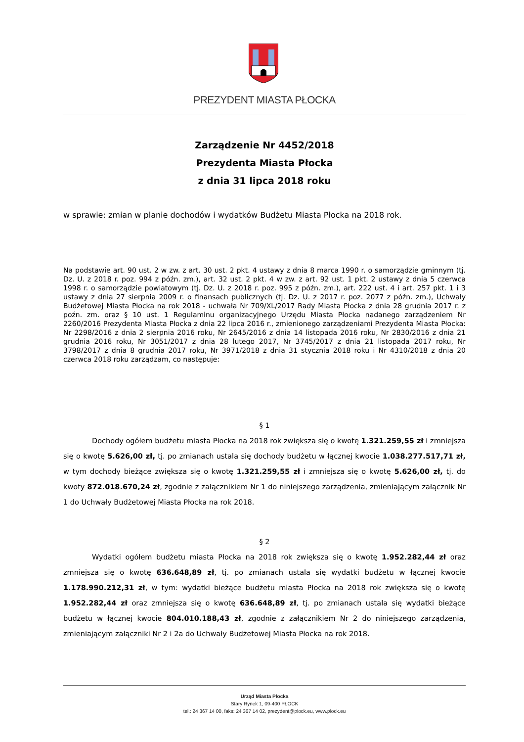PREZYDENT MIASTA PŁOCKA
Zarządzenie Nr 4452/2018
Prezydenta Miasta Płocka
z dnia 31 lipca 2018 roku
w sprawie: zmian w planie dochodów i wydatków Budżetu Miasta Płocka na 2018 rok.
Na podstawie art. 90 ust. 2 w zw. z art. 30 ust. 2 pkt. 4 ustawy z dnia 8 marca 1990 r. o samorządzie gminnym (tj. Dz. U. z 2018 r. poz. 994 z późn. zm.), art. 32 ust. 2 pkt. 4 w zw. z art. 92 ust. 1 pkt. 2 ustawy z dnia 5 czerwca 1998 r. o samorządzie powiatowym (tj. Dz. U. z 2018 r. poz. 995 z późn. zm.), art. 222 ust. 4 i art. 257 pkt. 1 i 3 ustawy z dnia 27 sierpnia 2009 r. o finansach publicznych (tj. Dz. U. z 2017 r. poz. 2077 z późn. zm.), Uchwały Budżetowej Miasta Płocka na rok 2018 - uchwała Nr 709/XL/2017 Rady Miasta Płocka z dnia 28 grudnia 2017 r. z poźn. zm. oraz § 10 ust. 1 Regulaminu organizacyjnego Urzędu Miasta Płocka nadanego zarządzeniem Nr 2260/2016 Prezydenta Miasta Płocka z dnia 22 lipca 2016 r., zmienionego zarządzeniami Prezydenta Miasta Płocka: Nr 2298/2016 z dnia 2 sierpnia 2016 roku, Nr 2645/2016 z dnia 14 listopada 2016 roku, Nr 2830/2016 z dnia 21 grudnia 2016 roku, Nr 3051/2017 z dnia 28 lutego 2017, Nr 3745/2017 z dnia 21 listopada 2017 roku, Nr 3798/2017 z dnia 8 grudnia 2017 roku, Nr 3971/2018 z dnia 31 stycznia 2018 roku i Nr 4310/2018 z dnia 20 czerwca 2018 roku zarządzam, co następuje:
§ 1
    Dochody ogółem budżetu miasta Płocka na 2018 rok zwiększa się o kwotę 1.321.259,55 zł i zmniejsza się o kwotę 5.626,00 zł, tj. po zmianach ustala się dochody budżetu w łącznej kwocie 1.038.277.517,71 zł, w tym dochody bieżące zwiększa się o kwotę 1.321.259,55 zł i zmniejsza się o kwotę 5.626,00 zł, tj. do kwoty 872.018.670,24 zł, zgodnie z załącznikiem Nr 1 do niniejszego zarządzenia, zmieniającym załącznik Nr 1 do Uchwały Budżetowej Miasta Płocka na rok 2018.
§ 2
    Wydatki ogółem budżetu miasta Płocka na 2018 rok zwiększa się o kwotę 1.952.282,44 zł oraz zmniejsza się o kwotę 636.648,89 zł, tj. po zmianach ustala się wydatki budżetu w łącznej kwocie 1.178.990.212,31 zł, w tym: wydatki bieżące budżetu miasta Płocka na 2018 rok zwiększa się o kwotę 1.952.282,44 zł oraz zmniejsza się o kwotę 636.648,89 zł, tj. po zmianach ustala się wydatki bieżące budżetu w łącznej kwocie 804.010.188,43 zł, zgodnie z załącznikiem Nr 2 do niniejszego zarządzenia, zmieniającym załączniki Nr 2 i 2a do Uchwały Budżetowej Miasta Płocka na rok 2018.
Urząd Miasta Płocka
Stary Rynek 1, 09-400 PŁOCK
tel.: 24 367 14 00, faks: 24 367 14 02, prezydent@plock.eu, www.plock.eu